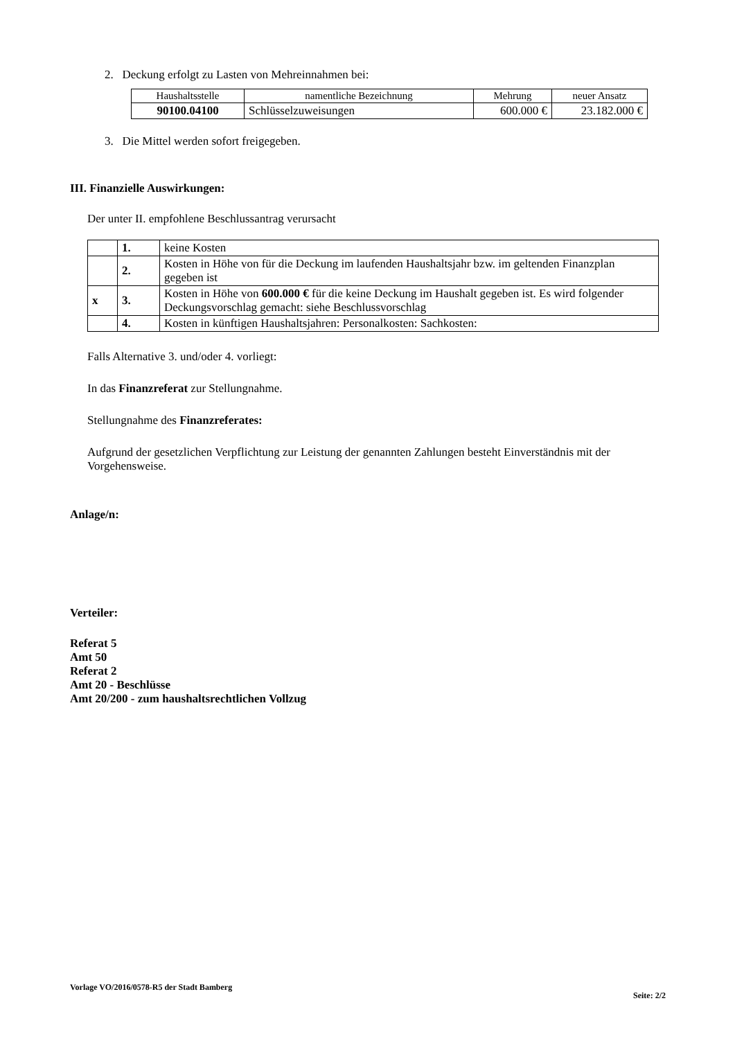2. Deckung erfolgt zu Lasten von Mehreinnahmen bei:
| Haushaltsstelle | namentliche Bezeichnung | Mehrung | neuer Ansatz |
| --- | --- | --- | --- |
| 90100.04100 | Schlüsselzuweisungen | 600.000 € | 23.182.000 € |
3. Die Mittel werden sofort freigegeben.
III. Finanzielle Auswirkungen:
Der unter II. empfohlene Beschlussantrag verursacht
| | 1. | keine Kosten |
| | 2. | Kosten in Höhe von für die Deckung im laufenden Haushaltsjahr bzw. im geltenden Finanzplan gegeben ist |
| x | 3. | Kosten in Höhe von 600.000 € für die keine Deckung im Haushalt gegeben ist. Es wird folgender Deckungsvorschlag gemacht: siehe Beschlussvorschlag |
| | 4. | Kosten in künftigen Haushaltsjahren: Personalkosten: Sachkosten: |
Falls Alternative 3. und/oder 4. vorliegt:
In das Finanzreferat zur Stellungnahme.
Stellungnahme des Finanzreferates:
Aufgrund der gesetzlichen Verpflichtung zur Leistung der genannten Zahlungen besteht Einverständnis mit der Vorgehensweise.
Anlage/n:
Verteiler:
Referat 5
Amt 50
Referat 2
Amt 20 - Beschlüsse
Amt 20/200 - zum haushaltsrechtlichen Vollzug
Vorlage VO/2016/0578-R5 der Stadt Bamberg Seite: 2/2